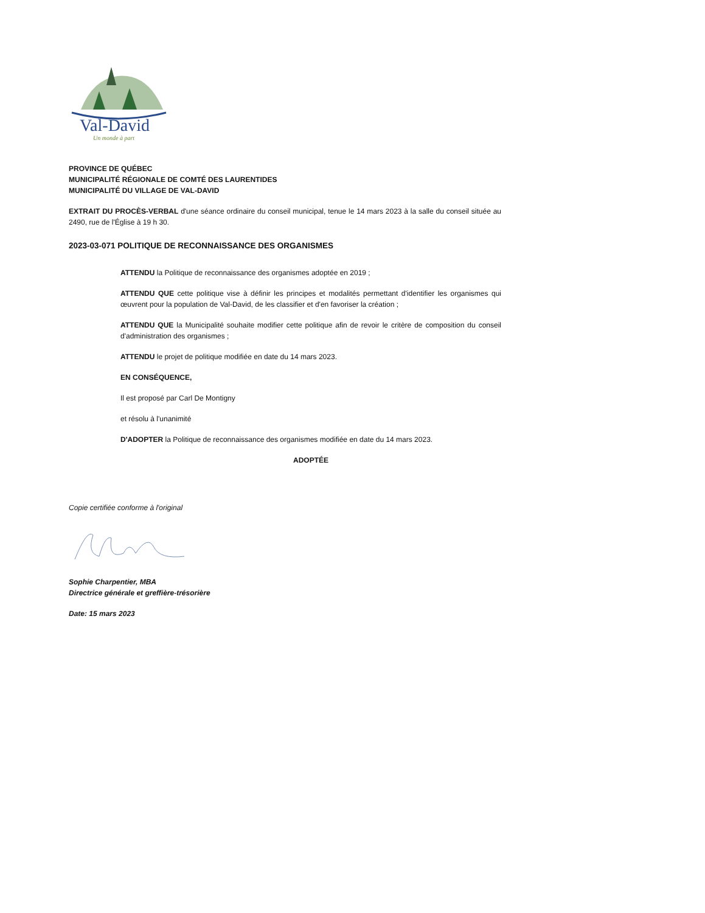Val-David
Un monde à part
PROVINCE DE QUÉBEC
MUNICIPALITÉ RÉGIONALE DE COMTÉ DES LAURENTIDES
MUNICIPALITÉ DU VILLAGE DE VAL-DAVID
EXTRAIT DU PROCÈS-VERBAL d'une séance ordinaire du conseil municipal, tenue le 14 mars 2023 à la salle du conseil située au 2490, rue de l'Église à 19 h 30.
2023-03-071 POLITIQUE DE RECONNAISSANCE DES ORGANISMES
ATTENDU la Politique de reconnaissance des organismes adoptée en 2019 ;
ATTENDU QUE cette politique vise à définir les principes et modalités permettant d'identifier les organismes qui œuvrent pour la population de Val-David, de les classifier et d'en favoriser la création ;
ATTENDU QUE la Municipalité souhaite modifier cette politique afin de revoir le critère de composition du conseil d'administration des organismes ;
ATTENDU le projet de politique modifiée en date du 14 mars 2023.
EN CONSÉQUENCE,
Il est proposé par Carl De Montigny
et résolu à l'unanimité
D'ADOPTER la Politique de reconnaissance des organismes modifiée en date du 14 mars 2023.
ADOPTÉE
Copie certifiée conforme à l'original
Sophie Charpentier, MBA
Directrice générale et greffière-trésorière
Date: 15 mars 2023